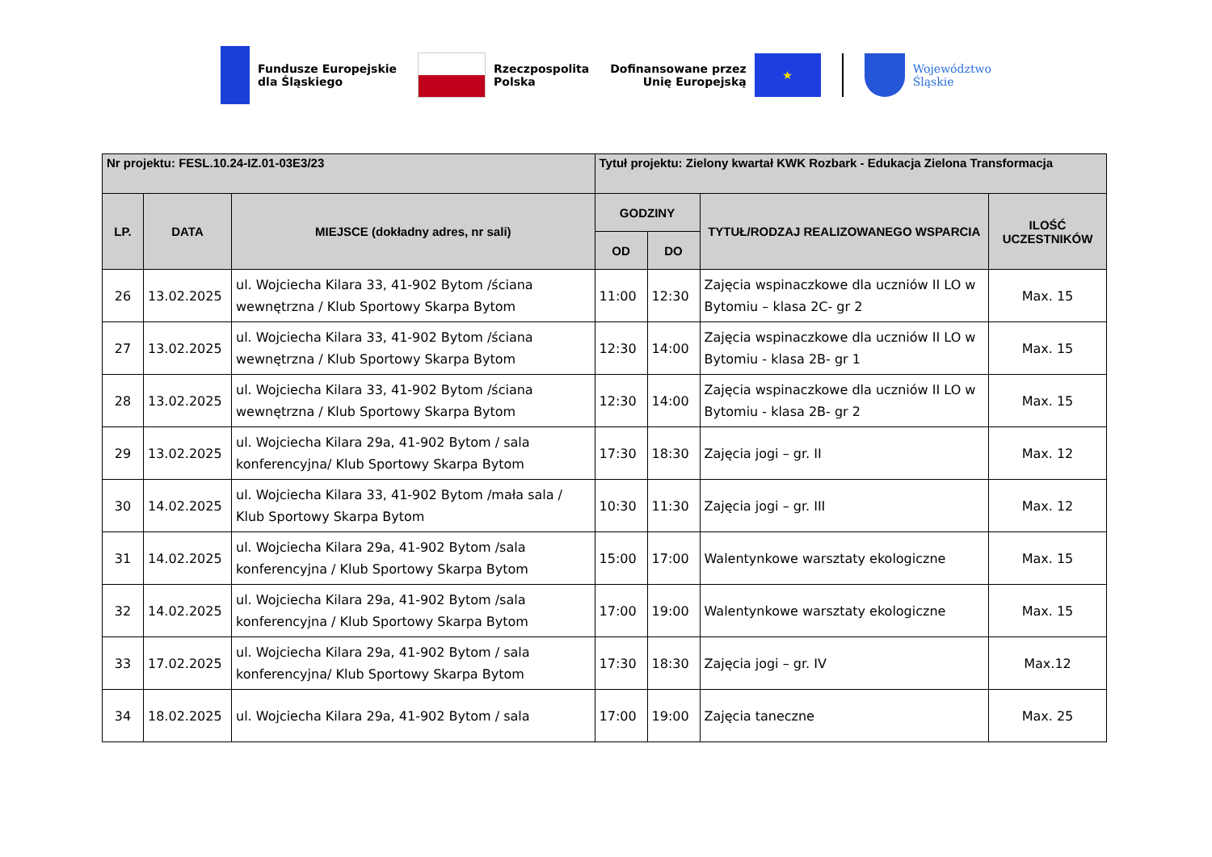Fundusze Europejskie
dla Śląskiego
Rzeczpospolita
Polska
Dofinansowane przez
Unię Europejską
★
Województwo
Śląskie
| Nr projektu: FESL.10.24-IZ.01-03E3/23 | | | Tytuł projektu: Zielony kwartał KWK Rozbark - Edukacja Zielona Transformacja | | | |
| --- | --- | --- | --- | --- | --- | --- |
| LP. | DATA | MIEJSCE (dokładny adres, nr sali) | GODZINY | | TYTUŁ/RODZAJ REALIZOWANEGO WSPARCIA | ILOŚĆ UCZESTNIKÓW |
| | | | OD | DO | | |
| 26 | 13.02.2025 | ul. Wojciecha Kilara 33, 41-902 Bytom /ściana wewnętrzna / Klub Sportowy Skarpa Bytom | 11:00 | 12:30 | Zajęcia wspinaczkowe dla uczniów II LO w Bytomiu – klasa 2C- gr 2 | Max. 15 |
| 27 | 13.02.2025 | ul. Wojciecha Kilara 33, 41-902 Bytom /ściana wewnętrzna / Klub Sportowy Skarpa Bytom | 12:30 | 14:00 | Zajęcia wspinaczkowe dla uczniów II LO w Bytomiu - klasa 2B- gr 1 | Max. 15 |
| 28 | 13.02.2025 | ul. Wojciecha Kilara 33, 41-902 Bytom /ściana wewnętrzna / Klub Sportowy Skarpa Bytom | 12:30 | 14:00 | Zajęcia wspinaczkowe dla uczniów II LO w Bytomiu - klasa 2B- gr 2 | Max. 15 |
| 29 | 13.02.2025 | ul. Wojciecha Kilara 29a, 41-902 Bytom / sala konferencyjna/ Klub Sportowy Skarpa Bytom | 17:30 | 18:30 | Zajęcia jogi – gr. II | Max. 12 |
| 30 | 14.02.2025 | ul. Wojciecha Kilara 33, 41-902 Bytom /mała sala / Klub Sportowy Skarpa Bytom | 10:30 | 11:30 | Zajęcia jogi – gr. III | Max. 12 |
| 31 | 14.02.2025 | ul. Wojciecha Kilara 29a, 41-902 Bytom /sala konferencyjna / Klub Sportowy Skarpa Bytom | 15:00 | 17:00 | Walentynkowe warsztaty ekologiczne | Max. 15 |
| 32 | 14.02.2025 | ul. Wojciecha Kilara 29a, 41-902 Bytom /sala konferencyjna / Klub Sportowy Skarpa Bytom | 17:00 | 19:00 | Walentynkowe warsztaty ekologiczne | Max. 15 |
| 33 | 17.02.2025 | ul. Wojciecha Kilara 29a, 41-902 Bytom / sala konferencyjna/ Klub Sportowy Skarpa Bytom | 17:30 | 18:30 | Zajęcia jogi – gr. IV | Max.12 |
| 34 | 18.02.2025 | ul. Wojciecha Kilara 29a, 41-902 Bytom / sala | 17:00 | 19:00 | Zajęcia taneczne | Max. 25 |